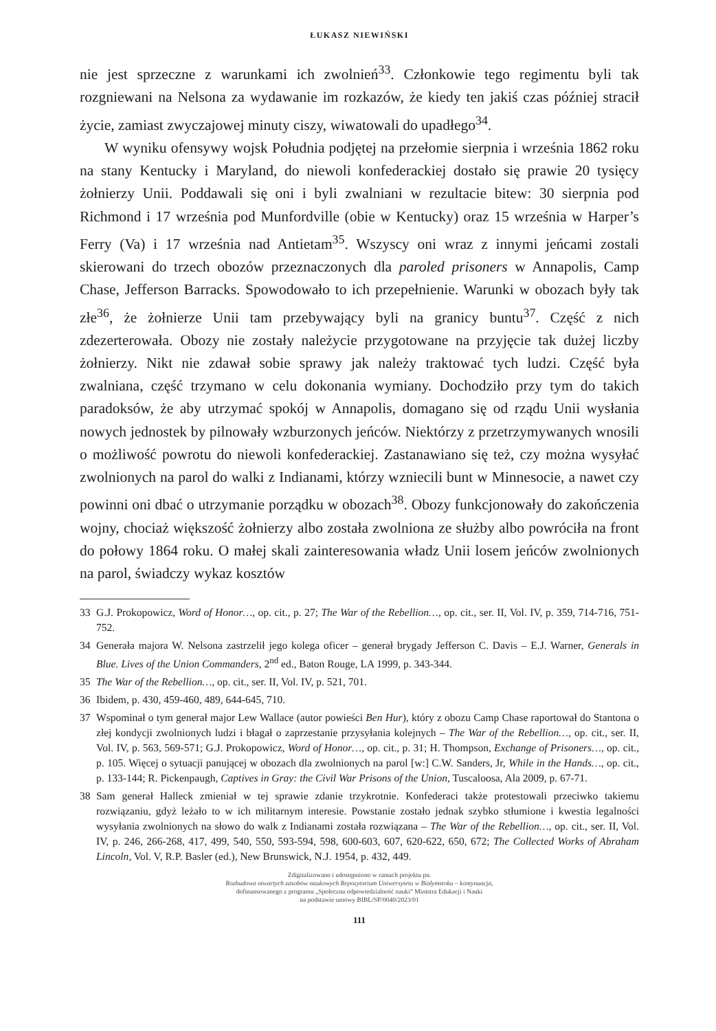ŁUKASZ NIEWIŃSKI
nie jest sprzeczne z warunkami ich zwolnień<sup>33</sup>. Członkowie tego regimentu byli tak rozgniewani na Nelsona za wydawanie im rozkazów, że kiedy ten jakiś czas później stracił życie, zamiast zwyczajowej minuty ciszy, wiwatowali do upadłego<sup>34</sup>.
W wyniku ofensywy wojsk Południa podjętej na przełomie sierpnia i września 1862 roku na stany Kentucky i Maryland, do niewoli konfederackiej dostało się prawie 20 tysięcy żołnierzy Unii. Poddawali się oni i byli zwalniani w rezultacie bitew: 30 sierpnia pod Richmond i 17 września pod Munfordville (obie w Kentucky) oraz 15 września w Harper’s Ferry (Va) i 17 września nad Antietam<sup>35</sup>. Wszyscy oni wraz z innymi jeńcami zostali skierowani do trzech obozów przeznaczonych dla paroled prisoners w Annapolis, Camp Chase, Jefferson Barracks. Spowodowało to ich przepełnienie. Warunki w obozach były tak złe<sup>36</sup>, że żołnierze Unii tam przebywający byli na granicy buntu<sup>37</sup>. Część z nich zdezerterowała. Obozy nie zostały należycie przygotowane na przyjęcie tak dużej liczby żołnierzy. Nikt nie zdawał sobie sprawy jak należy traktować tych ludzi. Część była zwalniana, część trzymano w celu dokonania wymiany. Dochodziło przy tym do takich paradoksów, że aby utrzymać spokój w Annapolis, domagano się od rządu Unii wysłania nowych jednostek by pilnowały wzburzonych jeńców. Niektórzy z przetrzymywanych wnosili o możliwość powrotu do niewoli konfederackiej. Zastanawiano się też, czy można wysyłać zwolnionych na parol do walki z Indianami, którzy wzniecili bunt w Minnesocie, a nawet czy powinni oni dbać o utrzymanie porządku w obozach<sup>38</sup>. Obozy funkcjonowały do zakończenia wojny, chociaż większość żołnierzy albo została zwolniona ze służby albo powróciła na front do połowy 1864 roku. O małej skali zainteresowania władz Unii losem jeńców zwolnionych na parol, świadczy wykaz kosztów
33 G.J. Prokopowicz, Word of Honor…, op. cit., p. 27; The War of the Rebellion…, op. cit., ser. II, Vol. IV, p. 359, 714-716, 751-752.
34 Generała majora W. Nelsona zastrzelił jego kolega oficer – generał brygady Jefferson C. Davis – E.J. Warner, Generals in Blue. Lives of the Union Commanders, 2<sup>nd</sup> ed., Baton Rouge, LA 1999, p. 343-344.
35 The War of the Rebellion…, op. cit., ser. II, Vol. IV, p. 521, 701.
36 Ibidem, p. 430, 459-460, 489, 644-645, 710.
37 Wspominał o tym generał major Lew Wallace (autor powieści Ben Hur), który z obozu Camp Chase raportował do Stantona o złej kondycji zwolnionych ludzi i błagał o zaprzestanie przysyłania kolejnych – The War of the Rebellion…, op. cit., ser. II, Vol. IV, p. 563, 569-571; G.J. Prokopowicz, Word of Honor…, op. cit., p. 31; H. Thompson, Exchange of Prisoners…, op. cit., p. 105. Więcej o sytuacji panującej w obozach dla zwolnionych na parol [w:] C.W. Sanders, Jr, While in the Hands…, op. cit., p. 133-144; R. Pickenpaugh, Captives in Gray: the Civil War Prisons of the Union, Tuscaloosa, Ala 2009, p. 67-71.
38 Sam generał Halleck zmieniał w tej sprawie zdanie trzykrotnie. Konfederaci także protestowali przeciwko takiemu rozwiązaniu, gdyż leżało to w ich militarnym interesie. Powstanie zostało jednak szybko stłumione i kwestia legalności wysyłania zwolnionych na słowo do walk z Indianami została rozwiązana – The War of the Rebellion…, op. cit., ser. II, Vol. IV, p. 246, 266-268, 417, 499, 540, 550, 593-594, 598, 600-603, 607, 620-622, 650, 672; The Collected Works of Abraham Lincoln, Vol. V, R.P. Basler (ed.), New Brunswick, N.J. 1954, p. 432, 449.
Zdigitalizowano i udostępniono w ramach projektu pn.
Rozbudowa otwartych zasobów naukowych Repozytorium Uniwersytetu w Białymstoku – kontynuacja,
dofinansowanego z programu „Społeczna odpowiedzialność nauki” Ministra Edukacji i Nauki
na podstawie umowy BIBL/SP/0040/2023/01
111